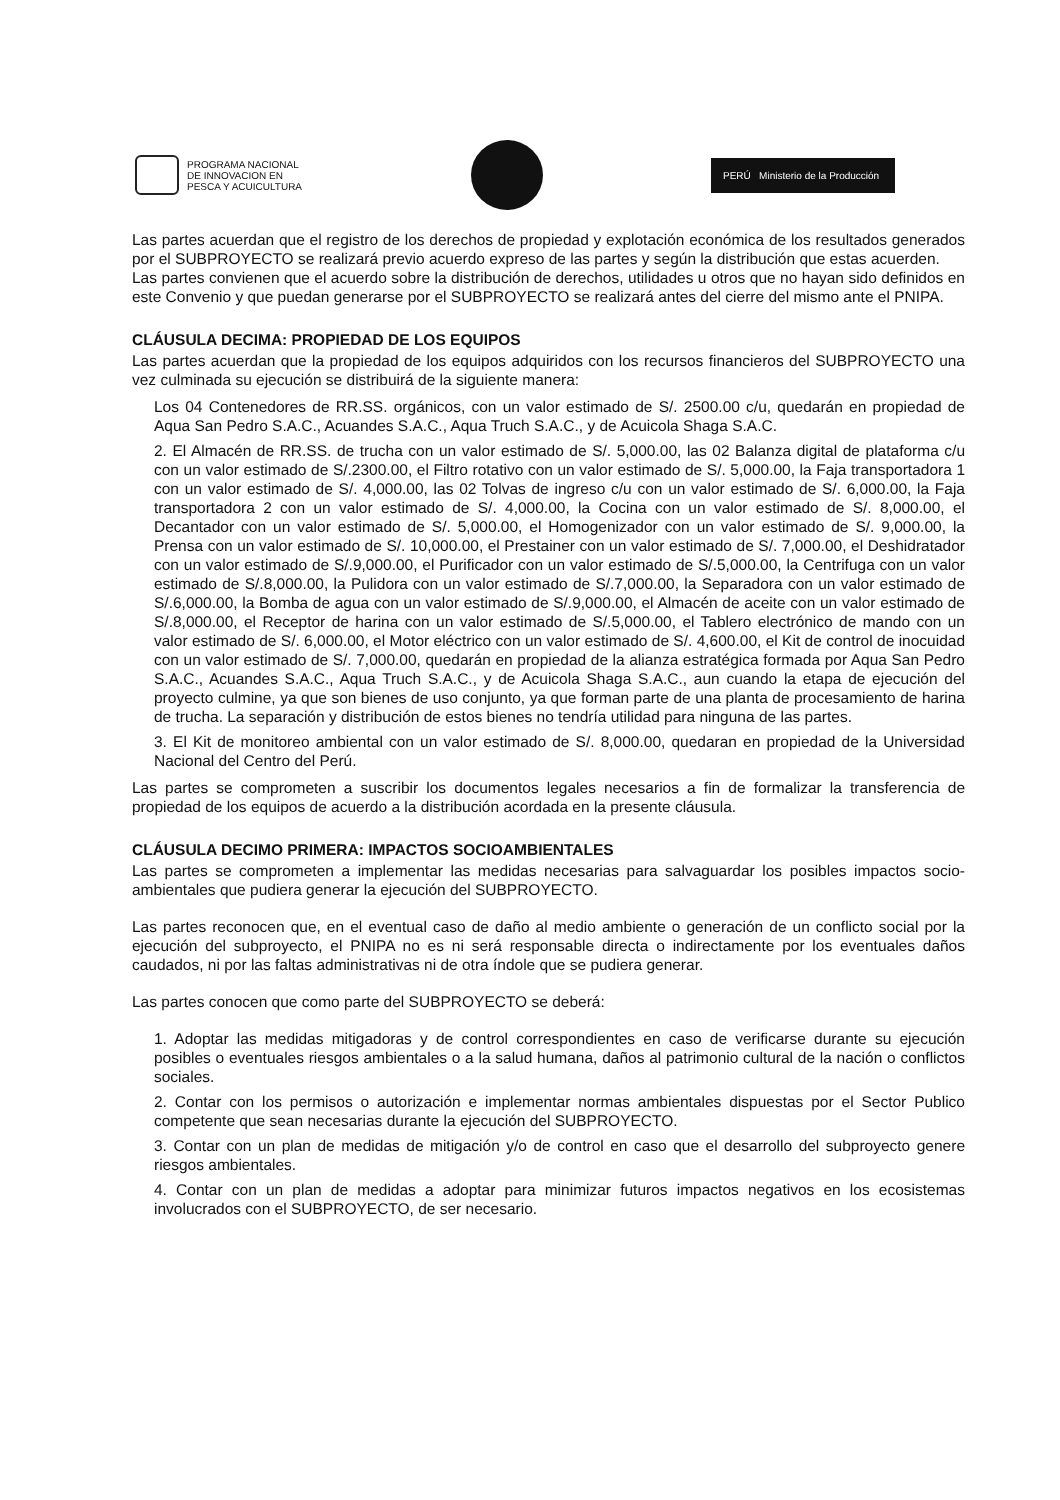PROGRAMA NACIONAL
DE INNOVACION EN
PESCA Y ACUICULTURA
PERÚ Ministerio de la Producción
Las partes acuerdan que el registro de los derechos de propiedad y explotación económica de los resultados generados por el SUBPROYECTO se realizará previo acuerdo expreso de las partes y según la distribución que estas acuerden.
Las partes convienen que el acuerdo sobre la distribución de derechos, utilidades u otros que no hayan sido definidos en este Convenio y que puedan generarse por el SUBPROYECTO se realizará antes del cierre del mismo ante el PNIPA.
CLÁUSULA DECIMA: PROPIEDAD DE LOS EQUIPOS
Las partes acuerdan que la propiedad de los equipos adquiridos con los recursos financieros del SUBPROYECTO una vez culminada su ejecución se distribuirá de la siguiente manera:
Los 04 Contenedores de RR.SS. orgánicos, con un valor estimado de S/. 2500.00 c/u, quedarán en propiedad de Aqua San Pedro S.A.C., Acuandes S.A.C., Aqua Truch S.A.C., y de Acuicola Shaga S.A.C.
2. El Almacén de RR.SS. de trucha con un valor estimado de S/. 5,000.00, las 02 Balanza digital de plataforma c/u con un valor estimado de S/.2300.00, el Filtro rotativo con un valor estimado de S/. 5,000.00, la Faja transportadora 1 con un valor estimado de S/. 4,000.00, las 02 Tolvas de ingreso c/u con un valor estimado de S/. 6,000.00, la Faja transportadora 2 con un valor estimado de S/. 4,000.00, la Cocina con un valor estimado de S/. 8,000.00, el Decantador con un valor estimado de S/. 5,000.00, el Homogenizador con un valor estimado de S/. 9,000.00, la Prensa con un valor estimado de S/. 10,000.00, el Prestainer con un valor estimado de S/. 7,000.00, el Deshidratador con un valor estimado de S/.9,000.00, el Purificador con un valor estimado de S/.5,000.00, la Centrifuga con un valor estimado de S/.8,000.00, la Pulidora con un valor estimado de S/.7,000.00, la Separadora con un valor estimado de S/.6,000.00, la Bomba de agua con un valor estimado de S/.9,000.00, el Almacén de aceite con un valor estimado de S/.8,000.00, el Receptor de harina con un valor estimado de S/.5,000.00, el Tablero electrónico de mando con un valor estimado de S/. 6,000.00, el Motor eléctrico con un valor estimado de S/. 4,600.00, el Kit de control de inocuidad con un valor estimado de S/. 7,000.00, quedarán en propiedad de la alianza estratégica formada por Aqua San Pedro S.A.C., Acuandes S.A.C., Aqua Truch S.A.C., y de Acuicola Shaga S.A.C., aun cuando la etapa de ejecución del proyecto culmine, ya que son bienes de uso conjunto, ya que forman parte de una planta de procesamiento de harina de trucha. La separación y distribución de estos bienes no tendría utilidad para ninguna de las partes.
3. El Kit de monitoreo ambiental con un valor estimado de S/. 8,000.00, quedaran en propiedad de la Universidad Nacional del Centro del Perú.
Las partes se comprometen a suscribir los documentos legales necesarios a fin de formalizar la transferencia de propiedad de los equipos de acuerdo a la distribución acordada en la presente cláusula.
CLÁUSULA DECIMO PRIMERA: IMPACTOS SOCIOAMBIENTALES
Las partes se comprometen a implementar las medidas necesarias para salvaguardar los posibles impactos socio-ambientales que pudiera generar la ejecución del SUBPROYECTO.
Las partes reconocen que, en el eventual caso de daño al medio ambiente o generación de un conflicto social por la ejecución del subproyecto, el PNIPA no es ni será responsable directa o indirectamente por los eventuales daños caudados, ni por las faltas administrativas ni de otra índole que se pudiera generar.
Las partes conocen que como parte del SUBPROYECTO se deberá:
1. Adoptar las medidas mitigadoras y de control correspondientes en caso de verificarse durante su ejecución posibles o eventuales riesgos ambientales o a la salud humana, daños al patrimonio cultural de la nación o conflictos sociales.
2. Contar con los permisos o autorización e implementar normas ambientales dispuestas por el Sector Publico competente que sean necesarias durante la ejecución del SUBPROYECTO.
3. Contar con un plan de medidas de mitigación y/o de control en caso que el desarrollo del subproyecto genere riesgos ambientales.
4. Contar con un plan de medidas a adoptar para minimizar futuros impactos negativos en los ecosistemas involucrados con el SUBPROYECTO, de ser necesario.